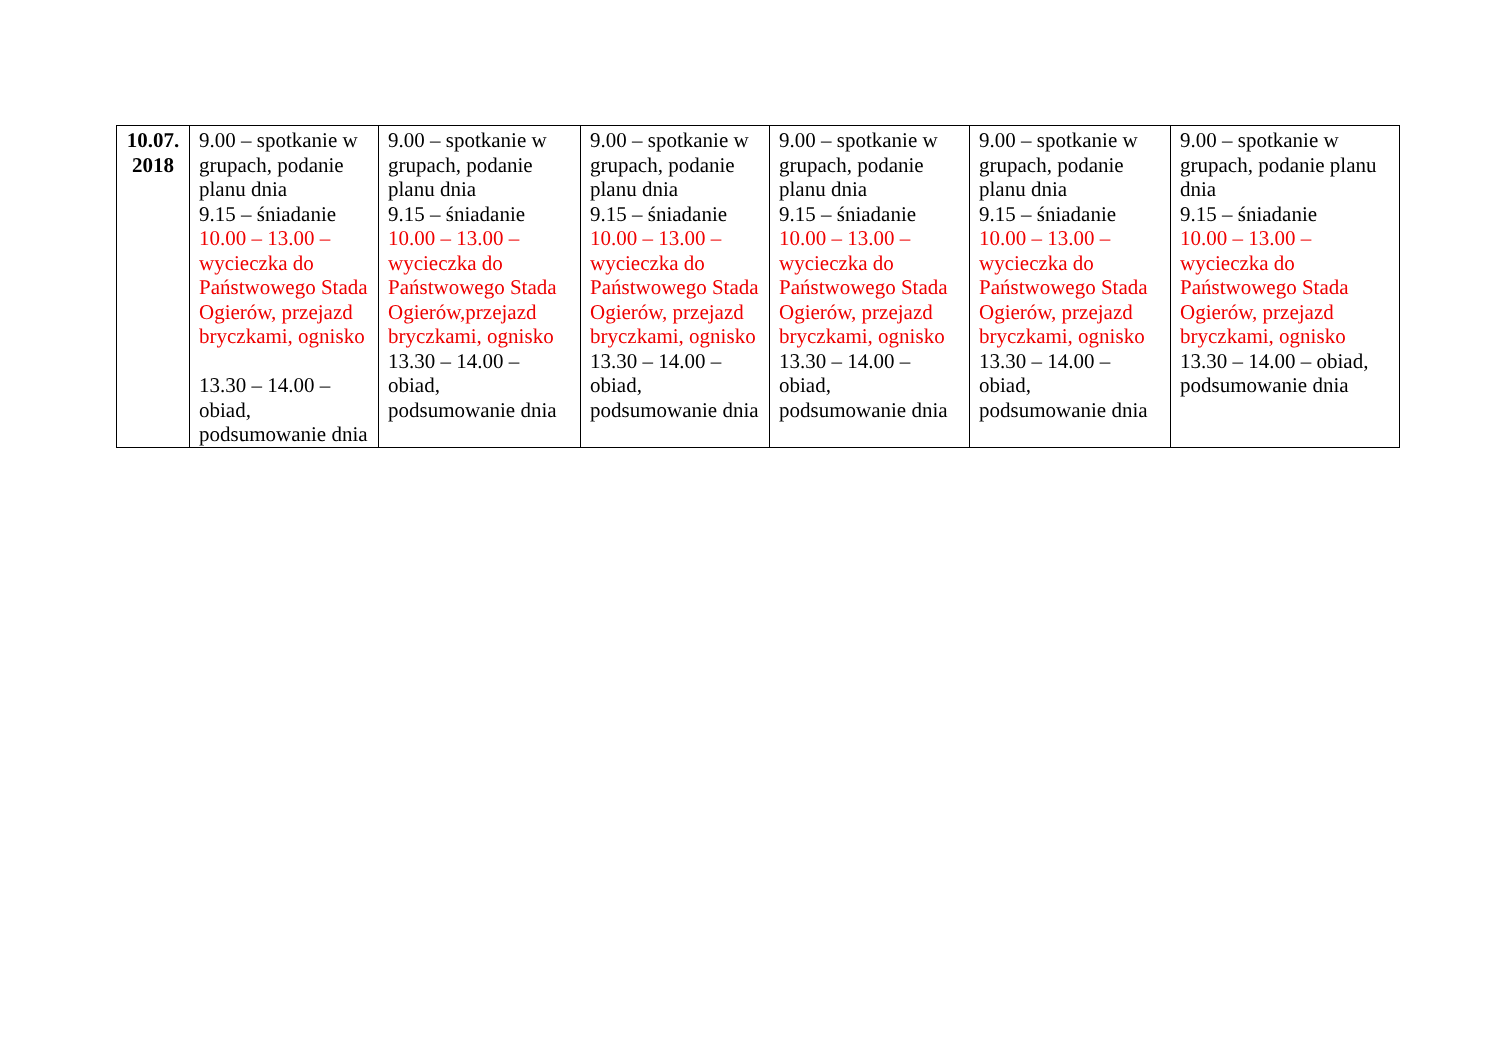| 10.07. 2018 | 9.00 – spotkanie w grupach, podanie planu dnia 9.15 – śniadanie 10.00 – 13.00 – wycieczka do Państwowego Stada Ogierów, przejazd bryczkami, ognisko 13.30 – 14.00 – obiad, podsumowanie dnia | 9.00 – spotkanie w grupach, podanie planu dnia 9.15 – śniadanie 10.00 – 13.00 – wycieczka do Państwowego Stada Ogierów,przejazd bryczkami, ognisko 13.30 – 14.00 – obiad, podsumowanie dnia | 9.00 – spotkanie w grupach, podanie planu dnia 9.15 – śniadanie 10.00 – 13.00 – wycieczka do Państwowego Stada Ogierów, przejazd bryczkami, ognisko 13.30 – 14.00 – obiad, podsumowanie dnia | 9.00 – spotkanie w grupach, podanie planu dnia 9.15 – śniadanie 10.00 – 13.00 – wycieczka do Państwowego Stada Ogierów, przejazd bryczkami, ognisko 13.30 – 14.00 – obiad, podsumowanie dnia | 9.00 – spotkanie w grupach, podanie planu dnia 9.15 – śniadanie 10.00 – 13.00 – wycieczka do Państwowego Stada Ogierów, przejazd bryczkami, ognisko 13.30 – 14.00 – obiad, podsumowanie dnia | 9.00 – spotkanie w grupach, podanie planu dnia 9.15 – śniadanie 10.00 – 13.00 – wycieczka do Państwowego Stada Ogierów, przejazd bryczkami, ognisko 13.30 – 14.00 – obiad, podsumowanie dnia |